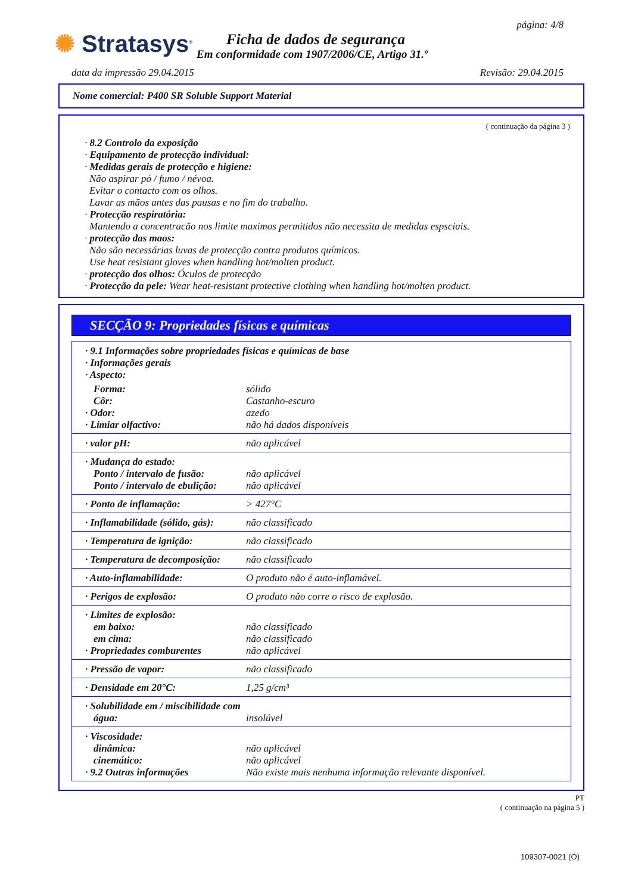✺ Stratasys<sup>®</sup>
página: 4/8
Ficha de dados de segurança
Em conformidade com 1907/2006/CE, Artigo 31.º
data da impressão 29.04.2015 Revisão: 29.04.2015
Nome comercial: P400 SR Soluble Support Material
( continuação da página 3 )
· 8.2 Controlo da exposição
· Equipamento de protecção individual:
· Medidas gerais de protecção e higiene:
Não aspirar pó / fumo / névoa.
Evitar o contacto com os olhos.
Lavar as mãos antes das pausas e no fim do trabalho.
· Protecção respiratória:
Mantendo a concentracão nos limite maximos permitidos não necessita de medidas espsciais.
· protecção das maos:
Não são necessárias luvas de protecção contra produtos químicos.
Use heat resistant gloves when handling hot/molten product.
· protecção dos olhos: Óculos de protecção
· Protecção da pele: Wear heat-resistant protective clothing when handling hot/molten product.
SECÇÃO 9: Propriedades físicas e químicas
| · 9.1 Informações sobre propriedades físicas e químicas de base · Informações gerais · Aspecto: | |
| Forma: Côr: · Odor: · Limiar olfactivo: | sólido Castanho-escuro azedo não há dados disponíveis |
| · valor pH: | não aplicável |
| · Mudança do estado: Ponto / intervalo de fusão: Ponto / intervalo de ebulição: | não aplicável não aplicável |
| · Ponto de inflamação: | > 427°C |
| · Inflamabilidade (sólido, gás): | não classificado |
| · Temperatura de ignição: | não classificado |
| · Temperatura de decomposição: | não classificado |
| · Auto-inflamabilidade: | O produto não é auto-inflamável. |
| · Perigos de explosão: | O produto não corre o risco de explosão. |
| · Limites de explosão: em baixo: em cima: · Propriedades comburentes | não classificado não classificado não aplicável |
| · Pressão de vapor: | não classificado |
| · Densidade em 20°C: | 1,25 g/cm³ |
| · Solubilidade em / miscibilidade com água: | insolúvel |
| · Viscosidade: dinâmica: cinemático: · 9.2 Outras informações | não aplicável não aplicável Não existe mais nenhuma informação relevante disponível. |
PT
( continuação na página 5 )
109307-0021 (Ó)